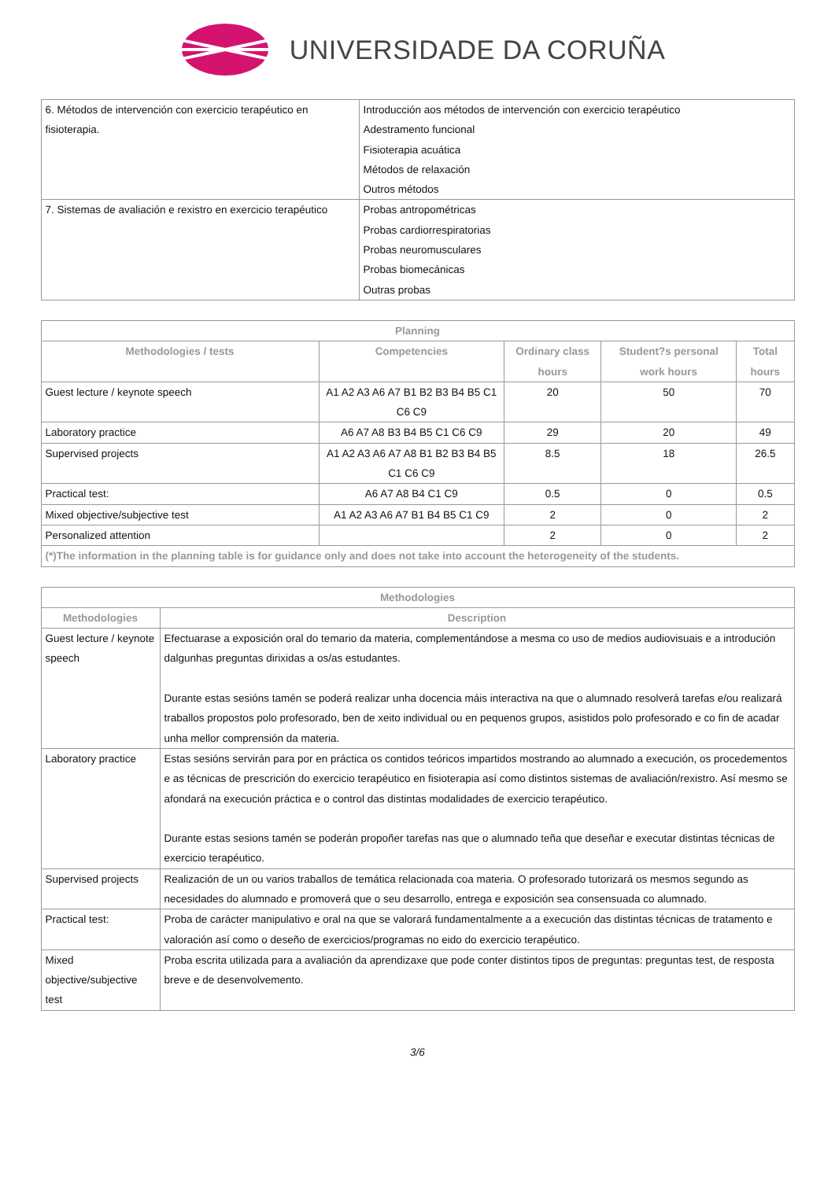UNIVERSIDADE DA CORUÑA
| 6. Métodos de intervención con exercicio terapéutico en fisioterapia. | Introducción aos métodos de intervención con exercicio terapéutico Adestramento funcional Fisioterapia acuática Métodos de relaxación Outros métodos |
| 7. Sistemas de avaliación e rexistro en exercicio terapéutico | Probas antropométricas Probas cardiorrespiratorias Probas neuromusculares Probas biomecánicas Outras probas |
| Planning | | | | |
| --- | --- | --- | --- | --- |
| Methodologies / tests | Competencies | Ordinary class hours | Student?s personal work hours | Total hours |
| Guest lecture / keynote speech | A1 A2 A3 A6 A7 B1 B2 B3 B4 B5 C1 C6 C9 | 20 | 50 | 70 |
| Laboratory practice | A6 A7 A8 B3 B4 B5 C1 C6 C9 | 29 | 20 | 49 |
| Supervised projects | A1 A2 A3 A6 A7 A8 B1 B2 B3 B4 B5 C1 C6 C9 | 8.5 | 18 | 26.5 |
| Practical test: | A6 A7 A8 B4 C1 C9 | 0.5 | 0 | 0.5 |
| Mixed objective/subjective test | A1 A2 A3 A6 A7 B1 B4 B5 C1 C9 | 2 | 0 | 2 |
| Personalized attention | | 2 | 0 | 2 |
| (*)The information in the planning table is for guidance only and does not take into account the heterogeneity of the students. | | | | |
| Methodologies | |
| --- | --- |
| Methodologies | Description |
| Guest lecture / keynote speech | Efectuarase a exposición oral do temario da materia, complementándose a mesma co uso de medios audiovisuais e a introdución dalgunhas preguntas dirixidas a os/as estudantes. Durante estas sesións tamén se poderá realizar unha docencia máis interactiva na que o alumnado resolverá tarefas e/ou realizará traballos propostos polo profesorado, ben de xeito individual ou en pequenos grupos, asistidos polo profesorado e co fin de acadar unha mellor comprensión da materia. |
| Laboratory practice | Estas sesións servirán para por en práctica os contidos teóricos impartidos mostrando ao alumnado a execución, os procedementos e as técnicas de prescrición do exercicio terapéutico en fisioterapia así como distintos sistemas de avaliación/rexistro. Así mesmo se afondará na execución práctica e o control das distintas modalidades de exercicio terapéutico. Durante estas sesions tamén se poderán propoñer tarefas nas que o alumnado teña que deseñar e executar distintas técnicas de exercicio terapéutico. |
| Supervised projects | Realización de un ou varios traballos de temática relacionada coa materia. O profesorado tutorizará os mesmos segundo as necesidades do alumnado e promoverá que o seu desarrollo, entrega e exposición sea consensuada co alumnado. |
| Practical test: | Proba de carácter manipulativo e oral na que se valorará fundamentalmente a a execución das distintas técnicas de tratamento e valoración así como o deseño de exercicios/programas no eido do exercicio terapéutico. |
| Mixed objective/subjective test | Proba escrita utilizada para a avaliación da aprendizaxe que pode conter distintos tipos de preguntas: preguntas test, de resposta breve e de desenvolvemento. |
3/6